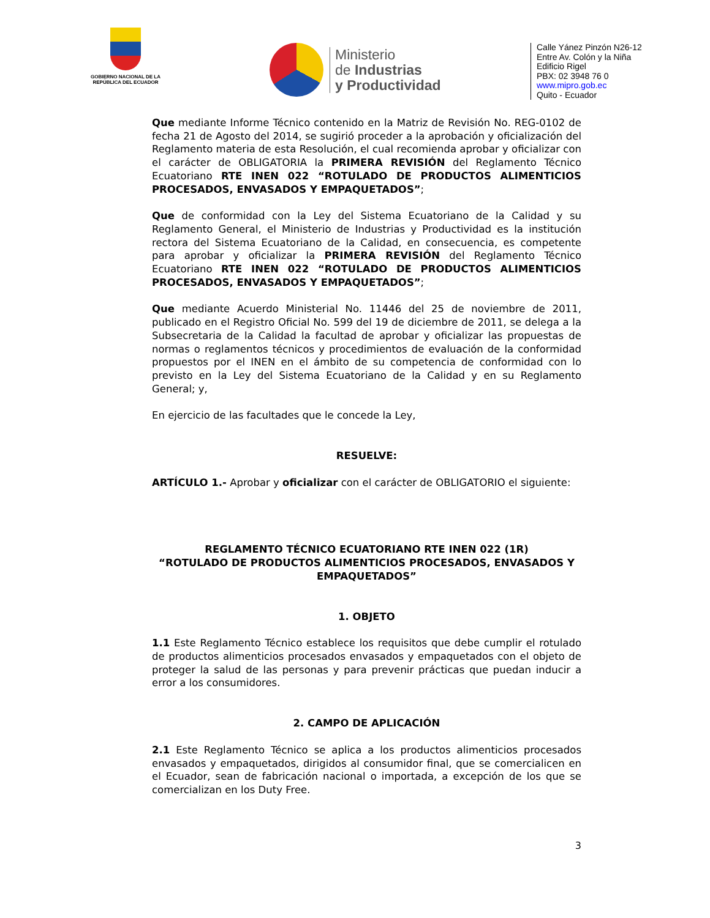GOBIERNO NACIONAL DE LA REPÚBLICA DEL ECUADOR
Ministerio
de Industrias
y Productividad
Calle Yánez Pinzón N26-12
Entre Av. Colón y la Niña
Edificio Rigel
PBX: 02 3948 76 0
www.mipro.gob.ec
Quito - Ecuador
Que mediante Informe Técnico contenido en la Matriz de Revisión No. REG-0102 de fecha 21 de Agosto del 2014, se sugirió proceder a la aprobación y oficialización del Reglamento materia de esta Resolución, el cual recomienda aprobar y oficializar con el carácter de OBLIGATORIA la PRIMERA REVISIÓN del Reglamento Técnico Ecuatoriano RTE INEN 022 “ROTULADO DE PRODUCTOS ALIMENTICIOS PROCESADOS, ENVASADOS Y EMPAQUETADOS”;
Que de conformidad con la Ley del Sistema Ecuatoriano de la Calidad y su Reglamento General, el Ministerio de Industrias y Productividad es la institución rectora del Sistema Ecuatoriano de la Calidad, en consecuencia, es competente para aprobar y oficializar la PRIMERA REVISIÓN del Reglamento Técnico Ecuatoriano RTE INEN 022 “ROTULADO DE PRODUCTOS ALIMENTICIOS PROCESADOS, ENVASADOS Y EMPAQUETADOS”;
Que mediante Acuerdo Ministerial No. 11446 del 25 de noviembre de 2011, publicado en el Registro Oficial No. 599 del 19 de diciembre de 2011, se delega a la Subsecretaria de la Calidad la facultad de aprobar y oficializar las propuestas de normas o reglamentos técnicos y procedimientos de evaluación de la conformidad propuestos por el INEN en el ámbito de su competencia de conformidad con lo previsto en la Ley del Sistema Ecuatoriano de la Calidad y en su Reglamento General; y,
En ejercicio de las facultades que le concede la Ley,
RESUELVE:
ARTÍCULO 1.- Aprobar y oficializar con el carácter de OBLIGATORIO el siguiente:
REGLAMENTO TÉCNICO ECUATORIANO RTE INEN 022 (1R)
“ROTULADO DE PRODUCTOS ALIMENTICIOS PROCESADOS, ENVASADOS Y EMPAQUETADOS”
1. OBJETO
1.1 Este Reglamento Técnico establece los requisitos que debe cumplir el rotulado de productos alimenticios procesados envasados y empaquetados con el objeto de proteger la salud de las personas y para prevenir prácticas que puedan inducir a error a los consumidores.
2. CAMPO DE APLICACIÓN
2.1 Este Reglamento Técnico se aplica a los productos alimenticios procesados envasados y empaquetados, dirigidos al consumidor final, que se comercialicen en el Ecuador, sean de fabricación nacional o importada, a excepción de los que se comercializan en los Duty Free.
3